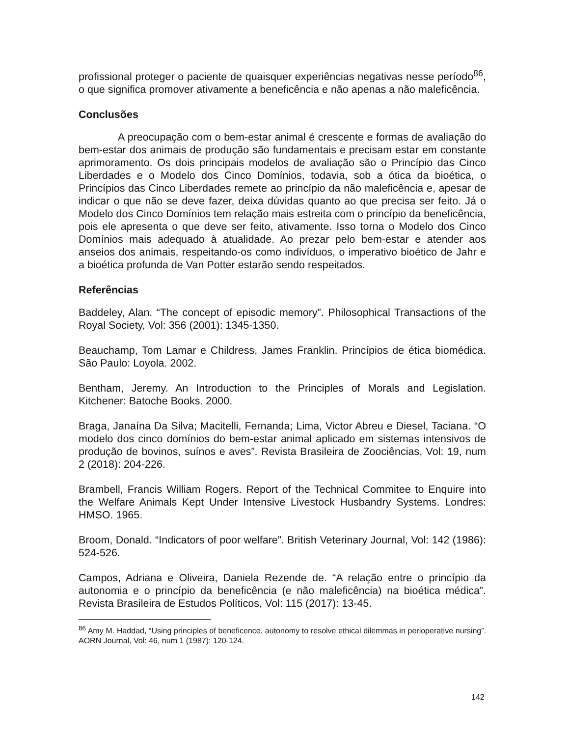profissional proteger o paciente de quaisquer experiências negativas nesse período<sup>86</sup>, o que significa promover ativamente a beneficência e não apenas a não maleficência.
Conclusões
A preocupação com o bem-estar animal é crescente e formas de avaliação do bem-estar dos animais de produção são fundamentais e precisam estar em constante aprimoramento. Os dois principais modelos de avaliação são o Princípio das Cinco Liberdades e o Modelo dos Cinco Domínios, todavia, sob a ótica da bioética, o Princípios das Cinco Liberdades remete ao princípio da não maleficência e, apesar de indicar o que não se deve fazer, deixa dúvidas quanto ao que precisa ser feito. Já o Modelo dos Cinco Domínios tem relação mais estreita com o princípio da beneficência, pois ele apresenta o que deve ser feito, ativamente. Isso torna o Modelo dos Cinco Domínios mais adequado à atualidade. Ao prezar pelo bem-estar e atender aos anseios dos animais, respeitando-os como indivíduos, o imperativo bioético de Jahr e a bioética profunda de Van Potter estarão sendo respeitados.
Referências
Baddeley, Alan. “The concept of episodic memory”. Philosophical Transactions of the Royal Society, Vol: 356 (2001): 1345-1350.
Beauchamp, Tom Lamar e Childress, James Franklin. Princípios de ética biomédica. São Paulo: Loyola. 2002.
Bentham, Jeremy. An Introduction to the Principles of Morals and Legislation. Kitchener: Batoche Books. 2000.
Braga, Janaína Da Silva; Macitelli, Fernanda; Lima, Victor Abreu e Diesel, Taciana. “O modelo dos cinco domínios do bem-estar animal aplicado em sistemas intensivos de produção de bovinos, suínos e aves”. Revista Brasileira de Zoociências, Vol: 19, num 2 (2018): 204-226.
Brambell, Francis William Rogers. Report of the Technical Commitee to Enquire into the Welfare Animals Kept Under Intensive Livestock Husbandry Systems. Londres: HMSO. 1965.
Broom, Donald. “Indicators of poor welfare”. British Veterinary Journal, Vol: 142 (1986): 524-526.
Campos, Adriana e Oliveira, Daniela Rezende de. “A relação entre o princípio da autonomia e o princípio da beneficência (e não maleficência) na bioética médica”. Revista Brasileira de Estudos Políticos, Vol: 115 (2017): 13-45.
<sup>86</sup> Amy M. Haddad, “Using principles of beneficence, autonomy to resolve ethical dilemmas in perioperative nursing”. AORN Journal, Vol: 46, num 1 (1987): 120-124.
142